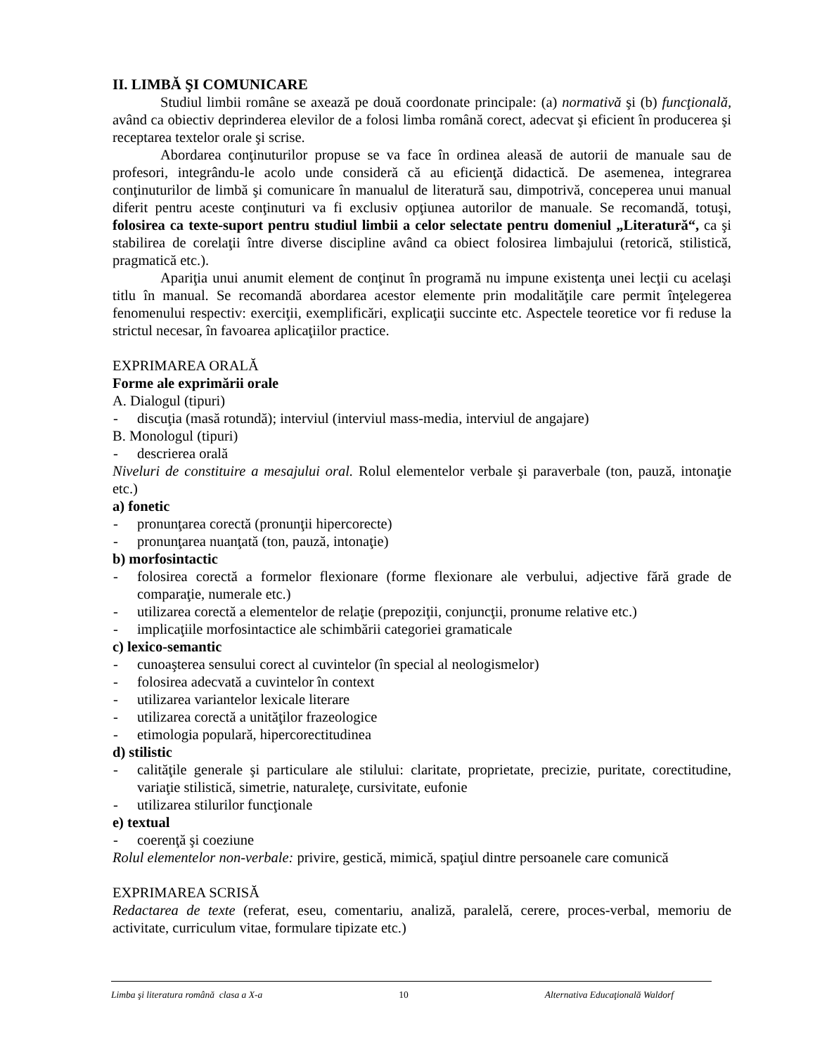II. LIMBĂ ŞI COMUNICARE
Studiul limbii române se axează pe două coordonate principale: (a) normativă şi (b) funcţională, având ca obiectiv deprinderea elevilor de a folosi limba română corect, adecvat şi eficient în producerea şi receptarea textelor orale şi scrise.
Abordarea conţinuturilor propuse se va face în ordinea aleasă de autorii de manuale sau de profesori, integrându-le acolo unde consideră că au eficienţă didactică. De asemenea, integrarea conţinuturilor de limbă şi comunicare în manualul de literatură sau, dimpotrivă, conceperea unui manual diferit pentru aceste conţinuturi va fi exclusiv opţiunea autorilor de manuale. Se recomandă, totuşi, folosirea ca texte-suport pentru studiul limbii a celor selectate pentru domeniul „Literatură“, ca şi stabilirea de corelaţii între diverse discipline având ca obiect folosirea limbajului (retorică, stilistică, pragmatică etc.).
Apariţia unui anumit element de conţinut în programă nu impune existenţa unei lecţii cu acelaşi titlu în manual. Se recomandă abordarea acestor elemente prin modalităţile care permit înţelegerea fenomenului respectiv: exerciţii, exemplificări, explicaţii succinte etc. Aspectele teoretice vor fi reduse la strictul necesar, în favoarea aplicaţiilor practice.
EXPRIMAREA ORALĂ
Forme ale exprimării orale
A. Dialogul (tipuri)
- discuţia (masă rotundă); interviul (interviul mass-media, interviul de angajare)
B. Monologul (tipuri)
- descrierea orală
Niveluri de constituire a mesajului oral. Rolul elementelor verbale şi paraverbale (ton, pauză, intonaţie etc.)
a) fonetic
- pronunţarea corectă (pronunţii hipercorecte)
- pronunţarea nuanţată (ton, pauză, intonaţie)
b) morfosintactic
- folosirea corectă a formelor flexionare (forme flexionare ale verbului, adjective fără grade de comparaţie, numerale etc.)
- utilizarea corectă a elementelor de relaţie (prepoziţii, conjuncţii, pronume relative etc.)
- implicaţiile morfosintactice ale schimbării categoriei gramaticale
c) lexico-semantic
- cunoaşterea sensului corect al cuvintelor (în special al neologismelor)
- folosirea adecvată a cuvintelor în context
- utilizarea variantelor lexicale literare
- utilizarea corectă a unităţilor frazeologice
- etimologia populară, hipercorectitudinea
d) stilistic
- calităţile generale şi particulare ale stilului: claritate, proprietate, precizie, puritate, corectitudine, variaţie stilistică, simetrie, naturaleţe, cursivitate, eufonie
- utilizarea stilurilor funcţionale
e) textual
- coerenţă şi coeziune
Rolul elementelor non-verbale: privire, gestică, mimică, spaţiul dintre persoanele care comunică
EXPRIMAREA SCRISĂ
Redactarea de texte (referat, eseu, comentariu, analiză, paralelă, cerere, proces-verbal, memoriu de activitate, curriculum vitae, formulare tipizate etc.)
Limba şi literatura română clasa a X-a 10 Alternativa Educaţională Waldorf